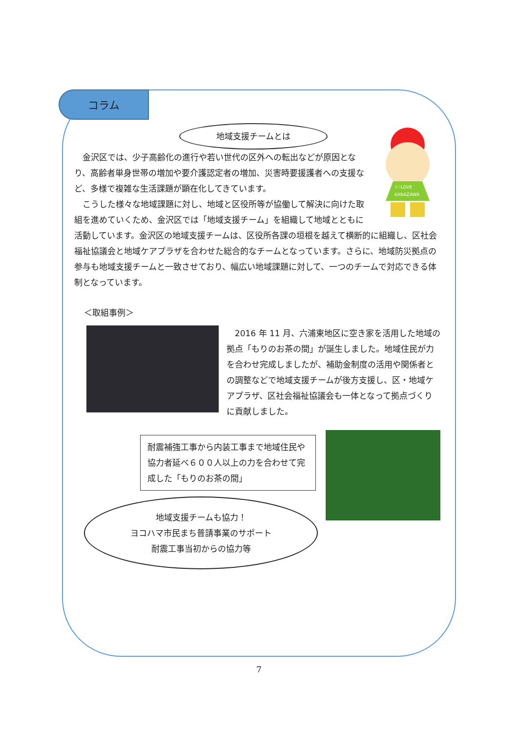コラム
地域支援チームとは
I♡LOVE
KANAZAWA
　金沢区では、少子高齢化の進行や若い世代の区外への転出などが原因となり、高齢者単身世帯の増加や要介護認定者の増加、災害時要援護者への支援など、多様で複雑な生活課題が顕在化してきています。
　こうした様々な地域課題に対し、地域と区役所等が協働して解決に向けた取組を進めていくため、金沢区では「地域支援チーム」を組織して地域とともに活動しています。金沢区の地域支援チームは、区役所各課の垣根を越えて横断的に組織し、区社会福祉協議会と地域ケアプラザを合わせた総合的なチームとなっています。さらに、地域防災拠点の参与も地域支援チームと一致させており、幅広い地域課題に対して、一つのチームで対応できる体制となっています。
＜取組事例＞
　2016 年 11 月、六浦東地区に空き家を活用した地域の拠点「もりのお茶の間」が誕生しました。地域住民が力を合わせ完成しましたが、補助金制度の活用や関係者との調整などで地域支援チームが後方支援し、区・地域ケアプラザ、区社会福祉協議会も一体となって拠点づくりに貢献しました。
耐震補強工事から内装工事まで地域住民や協力者延べ６００人以上の力を合わせて完成した「もりのお茶の間」
地域支援チームも協力！
ヨコハマ市民まち普請事業のサポート
耐震工事当初からの協力等
7